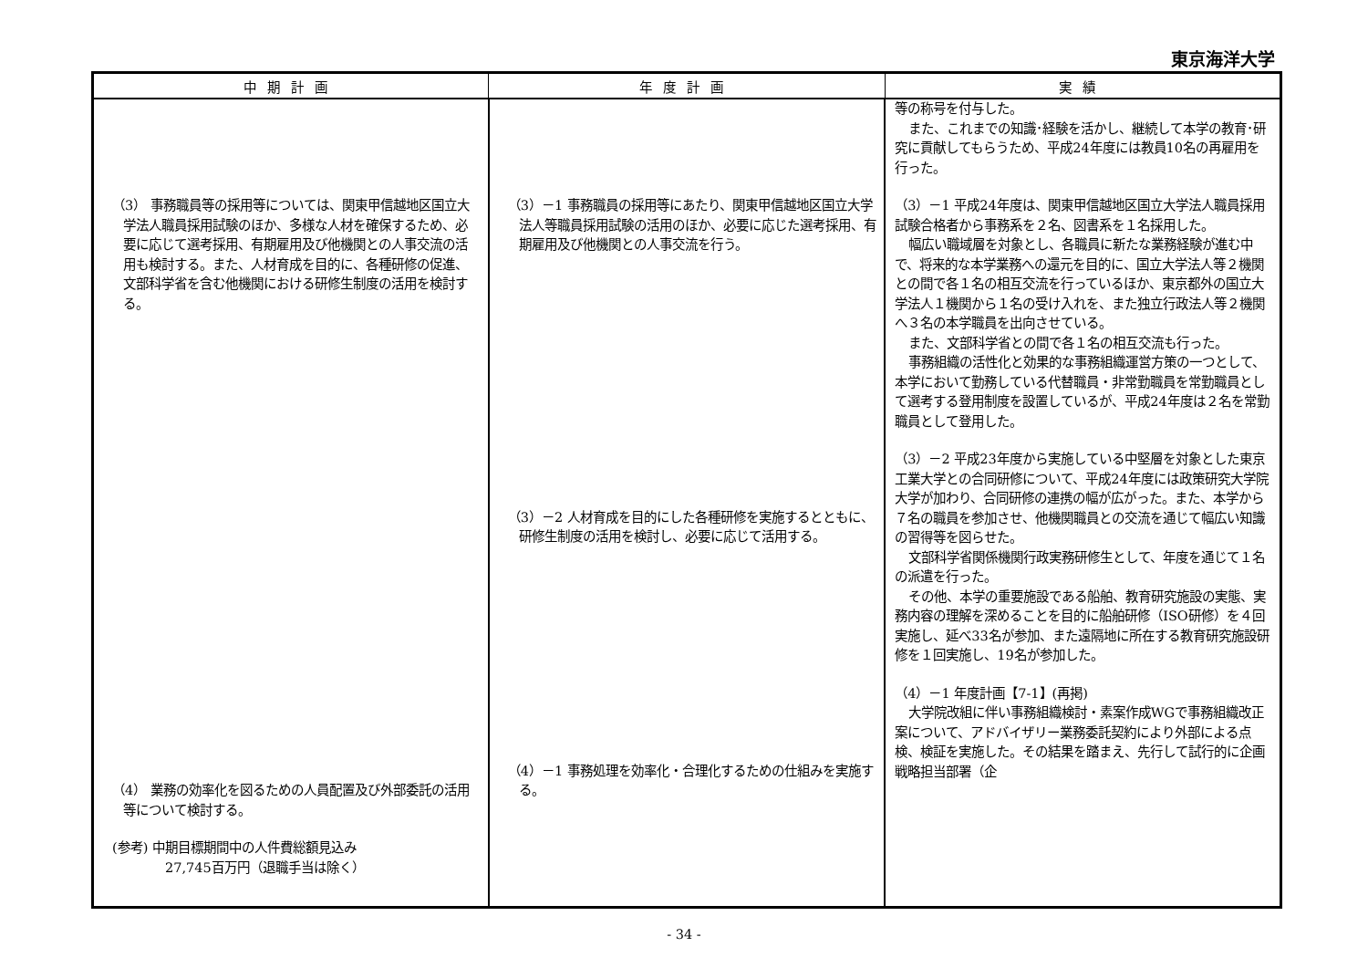東京海洋大学
| 中期計画 | 年度計画 | 実績 |
| --- | --- | --- |
| （3） 事務職員等の採用等については、関東甲信越地区国立大学法人職員採用試験のほか、多様な人材を確保するため、必要に応じて選考採用、有期雇用及び他機関との人事交流の活用も検討する。また、人材育成を目的に、各種研修の促進、文部科学省を含む他機関における研修生制度の活用を検討する。 （4） 業務の効率化を図るための人員配置及び外部委託の活用等について検討する。 (参考) 中期目標期間中の人件費総額見込み 27,745百万円（退職手当は除く） | （3）－1 事務職員の採用等にあたり、関東甲信越地区国立大学法人等職員採用試験の活用のほか、必要に応じた選考採用、有期雇用及び他機関との人事交流を行う。 （3）－2 人材育成を目的にした各種研修を実施するとともに、研修生制度の活用を検討し、必要に応じて活用する。 （4）－1 事務処理を効率化・合理化するための仕組みを実施する。 | 等の称号を付与した。 また、これまでの知識･経験を活かし、継続して本学の教育･研究に貢献してもらうため、平成24年度には教員10名の再雇用を行った。 （3）－1 平成24年度は、関東甲信越地区国立大学法人職員採用試験合格者から事務系を２名、図書系を１名採用した。 幅広い職域層を対象とし、各職員に新たな業務経験が進む中で、将来的な本学業務への還元を目的に、国立大学法人等２機関との間で各１名の相互交流を行っているほか、東京都外の国立大学法人１機関から１名の受け入れを、また独立行政法人等２機関へ３名の本学職員を出向させている。 また、文部科学省との間で各１名の相互交流も行った。 事務組織の活性化と効果的な事務組織運営方策の一つとして、本学において勤務している代替職員・非常勤職員を常勤職員として選考する登用制度を設置しているが、平成24年度は２名を常勤職員として登用した。 （3）－2 平成23年度から実施している中堅層を対象とした東京工業大学との合同研修について、平成24年度には政策研究大学院大学が加わり、合同研修の連携の幅が広がった。また、本学から７名の職員を参加させ、他機関職員との交流を通じて幅広い知識の習得等を図らせた。 文部科学省関係機関行政実務研修生として、年度を通じて１名の派遣を行った。 その他、本学の重要施設である船舶、教育研究施設の実態、実務内容の理解を深めることを目的に船舶研修（ISO研修）を４回実施し、延べ33名が参加、また遠隔地に所在する教育研究施設研修を１回実施し、19名が参加した。 （4）－1 年度計画【7-1】(再掲) 大学院改組に伴い事務組織検討・素案作成WGで事務組織改正案について、アドバイザリー業務委託契約により外部による点検、検証を実施した。その結果を踏まえ、先行して試行的に企画戦略担当部署（企 |
- 34 -